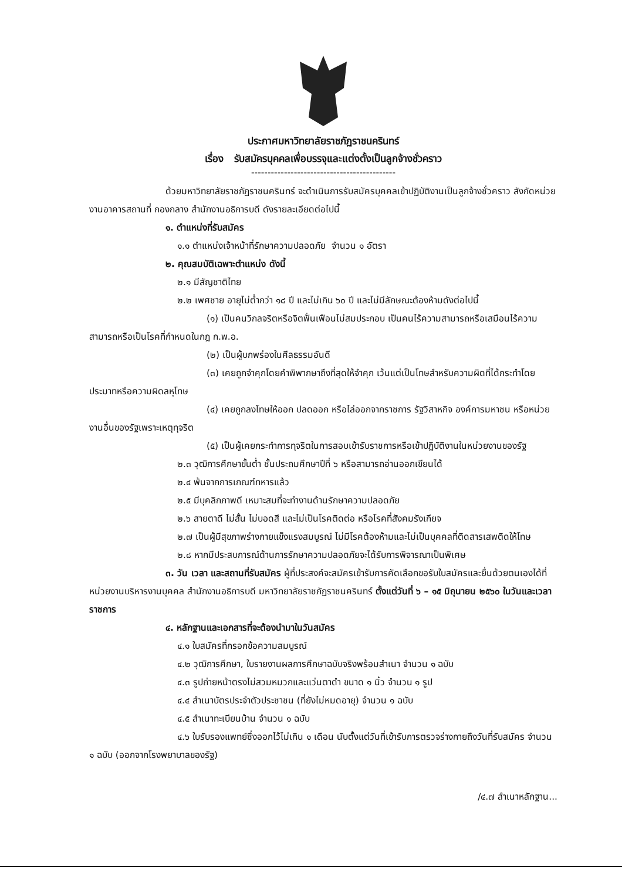ประกาศมหาวิทยาลัยราชภัฏราชนครินทร์
เรื่อง รับสมัครบุคคลเพื่อบรรจุและแต่งตั้งเป็นลูกจ้างชั่วคราว
--------------------------------------------
ด้วยมหาวิทยาลัยราชภัฏราชนครินทร์ จะดำเนินการรับสมัครบุคคลเข้าปฏิบัติงานเป็นลูกจ้างชั่วคราว สังกัดหน่วยงานอาคารสถานที่ กองกลาง สำนักงานอธิการบดี ดังรายละเอียดต่อไปนี้
๑. ตำแหน่งที่รับสมัคร
๑.๑ ตำแหน่งเจ้าหน้าที่รักษาความปลอดภัย จำนวน ๑ อัตรา
๒. คุณสมบัติเฉพาะตำแหน่ง ดังนี้
๒.๑ มีสัญชาติไทย
๒.๒ เพศชาย อายุไม่ต่ำกว่า ๑๘ ปี และไม่เกิน ๖๐ ปี และไม่มีลักษณะต้องห้ามดังต่อไปนี้
(๑) เป็นคนวิกลจริตหรือจิตฟั่นเฟือนไม่สมประกอบ เป็นคนไร้ความสามารถหรือเสมือนไร้ความสามารถหรือเป็นโรคที่กำหนดในกฎ ก.พ.อ.
(๒) เป็นผู้บกพร่องในศีลธรรมอันดี
(๓) เคยถูกจำคุกโดยคำพิพากษาถึงที่สุดให้จำคุก เว้นแต่เป็นโทษสำหรับความผิดที่ได้กระทำโดยประมาทหรือความผิดลหุโทษ
(๔) เคยถูกลงโทษให้ออก ปลดออก หรือไล่ออกจากราชการ รัฐวิสาหกิจ องค์การมหาชน หรือหน่วยงานอื่นของรัฐเพราะเหตุทุจริต
(๕) เป็นผู้เคยกระทำการทุจริตในการสอบเข้ารับราชการหรือเข้าปฏิบัติงานในหน่วยงานของรัฐ
๒.๓ วุฒิการศึกษาขั้นต่ำ ชั้นประถมศึกษาปีที่ ๖ หรือสามารถอ่านออกเขียนได้
๒.๔ พ้นจากการเกณฑ์ทหารแล้ว
๒.๕ มีบุคลิกภาพดี เหมาะสมที่จะทำงานด้านรักษาความปลอดภัย
๒.๖ สายตาดี ไม่สั้น ไม่บอดสี และไม่เป็นโรคติดต่อ หรือโรคที่สังคมรังเกียจ
๒.๗ เป็นผู้มีสุขภาพร่างกายแข็งแรงสมบูรณ์ ไม่มีโรคต้องห้ามและไม่เป็นบุคคลที่ติดสารเสพติดให้โทษ
๒.๘ หากมีประสบการณ์ด้านการรักษาความปลอดภัยจะได้รับการพิจารณาเป็นพิเศษ
๓. วัน เวลา และสถานที่รับสมัคร ผู้ที่ประสงค์จะสมัครเข้ารับการคัดเลือกขอรับใบสมัครและยื่นด้วยตนเองได้ที่ หน่วยงานบริหารงานบุคคล สำนักงานอธิการบดี มหาวิทยาลัยราชภัฏราชนครินทร์ ตั้งแต่วันที่ ๖ – ๑๕ มิถุนายน ๒๕๖๐ ในวันและเวลาราชการ
๔. หลักฐานและเอกสารที่จะต้องนำมาในวันสมัคร
๔.๑ ใบสมัครที่กรอกข้อความสมบูรณ์
๔.๒ วุฒิการศึกษา, ใบรายงานผลการศึกษาฉบับจริงพร้อมสำเนา จำนวน ๑ ฉบับ
๔.๓ รูปถ่ายหน้าตรงไม่สวมหมวกและแว่นตาดำ ขนาด ๑ นิ้ว จำนวน ๑ รูป
๔.๔ สำเนาบัตรประจำตัวประชาชน (ที่ยังไม่หมดอายุ) จำนวน ๑ ฉบับ
๔.๕ สำเนาทะเบียนบ้าน จำนวน ๑ ฉบับ
๔.๖ ใบรับรองแพทย์ซึ่งออกไว้ไม่เกิน ๑ เดือน นับตั้งแต่วันที่เข้ารับการตรวจร่างกายถึงวันที่รับสมัคร จำนวน ๑ ฉบับ (ออกจากโรงพยาบาลของรัฐ)
/๔.๗ สำเนาหลักฐาน...